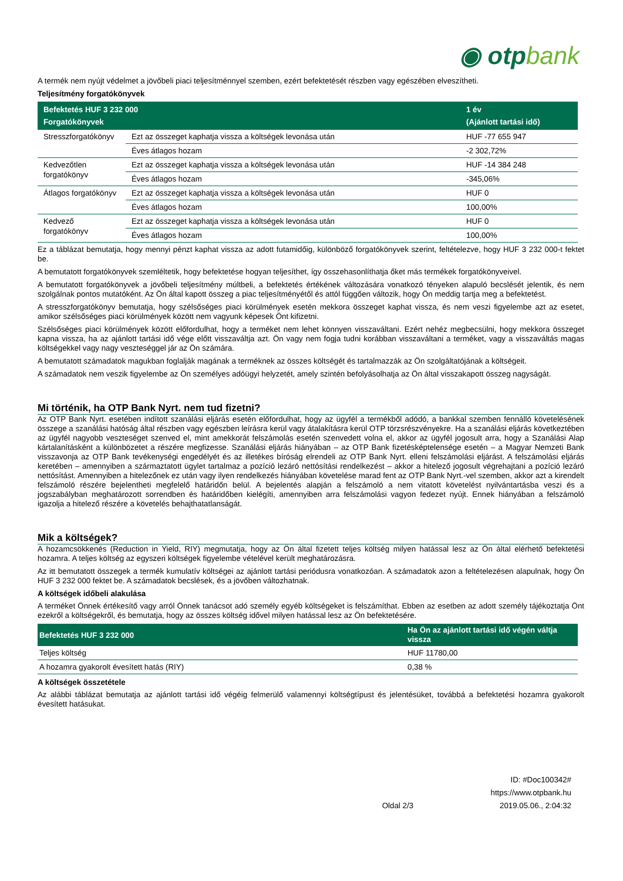◉ otpbank
A termék nem nyújt védelmet a jövőbeli piaci teljesítménnyel szemben, ezért befektetését részben vagy egészében elveszítheti.
Teljesítmény forgatókönyvek
| Befektetés HUF 3 232 000 Forgatókönyvek | | 1 év (Ajánlott tartási idő) |
| --- | --- | --- |
| Stresszforgatókönyv | Ezt az összeget kaphatja vissza a költségek levonása után | HUF -77 655 947 |
| | Éves átlagos hozam | -2 302,72% |
| Kedvezőtlen forgatókönyv | Ezt az összeget kaphatja vissza a költségek levonása után | HUF -14 384 248 |
| | Éves átlagos hozam | -345,06% |
| Átlagos forgatókönyv | Ezt az összeget kaphatja vissza a költségek levonása után | HUF 0 |
| | Éves átlagos hozam | 100,00% |
| Kedvező forgatókönyv | Ezt az összeget kaphatja vissza a költségek levonása után | HUF 0 |
| | Éves átlagos hozam | 100,00% |
Ez a táblázat bemutatja, hogy mennyi pénzt kaphat vissza az adott futamidőig, különböző forgatókönyvek szerint, feltételezve, hogy HUF 3 232 000-t fektet be.
A bemutatott forgatókönyvek szemléltetik, hogy befektetése hogyan teljesíthet, így összehasonlíthatja őket más termékek forgatókönyveivel.
A bemutatott forgatókönyvek a jövőbeli teljesítmény múltbeli, a befektetés értékének változására vonatkozó tényeken alapuló becslését jelentik, és nem szolgálnak pontos mutatóként. Az Ön által kapott összeg a piac teljesítményétől és attól függően változik, hogy Ön meddig tartja meg a befektetést.
A stresszforgatókönyv bemutatja, hogy szélsőséges piaci körülmények esetén mekkora összeget kaphat vissza, és nem veszi figyelembe azt az esetet, amikor szélsőséges piaci körülmények között nem vagyunk képesek Önt kifizetni.
Szélsőséges piaci körülmények között előfordulhat, hogy a terméket nem lehet könnyen visszaváltani. Ezért nehéz megbecsülni, hogy mekkora összeget kapna vissza, ha az ajánlott tartási idő vége előtt visszaváltja azt. Ön vagy nem fogja tudni korábban visszaváltani a terméket, vagy a visszaváltás magas költségekkel vagy nagy veszteséggel jár az Ön számára.
A bemutatott számadatok magukban foglalják magának a terméknek az összes költségét és tartalmazzák az Ön szolgáltatójának a költségeit.
A számadatok nem veszik figyelembe az Ön személyes adóügyi helyzetét, amely szintén befolyásolhatja az Ön által visszakapott összeg nagyságát.
Mi történik, ha OTP Bank Nyrt. nem tud fizetni?
Az OTP Bank Nyrt. esetében indított szanálási eljárás esetén előfordulhat, hogy az ügyfél a termékből adódó, a bankkal szemben fennálló követelésének összege a szanálási hatóság által részben vagy egészben leírásra kerül vagy átalakításra kerül OTP törzsrészvényekre. Ha a szanálási eljárás következtében az ügyfél nagyobb veszteséget szenved el, mint amekkorát felszámolás esetén szenvedett volna el, akkor az ügyfél jogosult arra, hogy a Szanálási Alap kártalanításként a különbözetet a részére megfizesse. Szanálási eljárás hiányában – az OTP Bank fizetésképtelensége esetén – a Magyar Nemzeti Bank visszavonja az OTP Bank tevékenységi engedélyét és az illetékes bíróság elrendeli az OTP Bank Nyrt. elleni felszámolási eljárást. A felszámolási eljárás keretében – amennyiben a származtatott ügylet tartalmaz a pozíció lezáró nettósítási rendelkezést – akkor a hitelező jogosult végrehajtani a pozíció lezáró nettósítást. Amennyiben a hitelezőnek ez után vagy ilyen rendelkezés hiányában követelése marad fent az OTP Bank Nyrt.-vel szemben, akkor azt a kirendelt felszámoló részére bejelentheti megfelelő határidőn belül. A bejelentés alapján a felszámoló a nem vitatott követelést nyilvántartásba veszi és a jogszabályban meghatározott sorrendben és határidőben kielégíti, amennyiben arra felszámolási vagyon fedezet nyújt. Ennek hiányában a felszámoló igazolja a hitelező részére a követelés behajthatatlanságát.
Mik a költségek?
A hozamcsökkenés (Reduction in Yield, RIY) megmutatja, hogy az Ön által fizetett teljes költség milyen hatással lesz az Ön által elérhető befektetési hozamra. A teljes költség az egyszeri költségek figyelembe vételével került meghatározásra.
Az itt bemutatott összegek a termék kumulatív költségei az ajánlott tartási periódusra vonatkozóan. A számadatok azon a feltételezésen alapulnak, hogy Ön HUF 3 232 000 fektet be. A számadatok becslések, és a jövőben változhatnak.
A költségek időbeli alakulása
A terméket Önnek értékesítő vagy arról Önnek tanácsot adó személy egyéb költségeket is felszámíthat. Ebben az esetben az adott személy tájékoztatja Önt ezekről a költségekről, és bemutatja, hogy az összes költség idővel milyen hatással lesz az Ön befektetésére.
| Befektetés HUF 3 232 000 | Ha Ön az ajánlott tartási idő végén váltja vissza |
| --- | --- |
| Teljes költség | HUF 11780,00 |
| A hozamra gyakorolt évesített hatás (RIY) | 0,38 % |
A költségek összetétele
Az alábbi táblázat bemutatja az ajánlott tartási idő végéig felmerülő valamennyi költségtípust és jelentésüket, továbbá a befektetési hozamra gyakorolt évesített hatásukat.
Oldal 2/3
ID: #Doc100342#
https://www.otpbank.hu
2019.05.06., 2:04:32